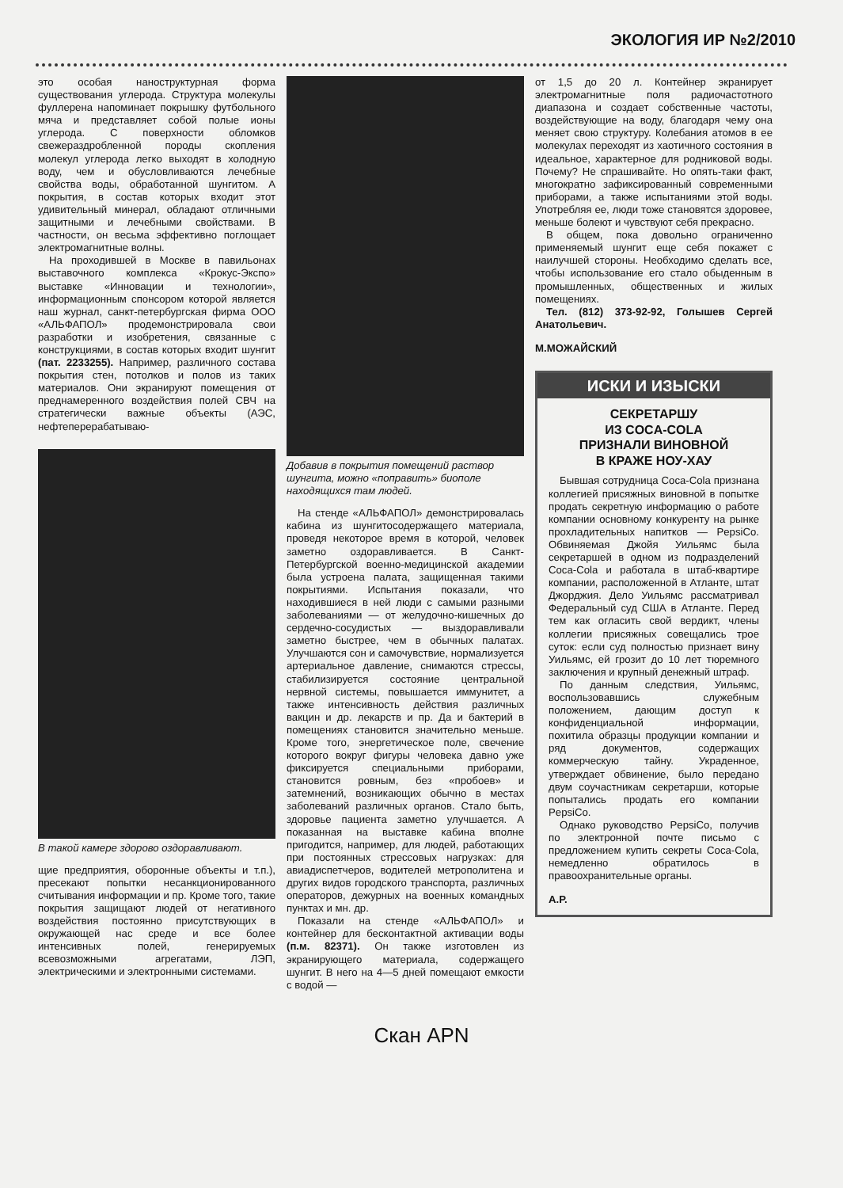ЭКОЛОГИЯ ИР №2/2010
это особая наноструктурная форма существования углерода. Структура молекулы фуллерена напоминает покрышку футбольного мяча и представляет собой полые ионы углерода. С поверхности обломков свежераздробленной породы скопления молекул углерода легко выходят в холодную воду, чем и обусловливаются лечебные свойства воды, обработанной шунгитом. А покрытия, в состав которых входит этот удивительный минерал, обладают отличными защитными и лечебными свойствами. В частности, он весьма эффективно поглощает электромагнитные волны.
На проходившей в Москве в павильонах выставочного комплекса «Крокус-Экспо» выставке «Инновации и технологии», информационным спонсором которой является наш журнал, санкт-петербургская фирма ООО «АЛЬФАПОЛ» продемонстрировала свои разработки и изобретения, связанные с конструкциями, в состав которых входит шунгит (пат. 2233255). Например, различного состава покрытия стен, потолков и полов из таких материалов. Они экранируют помещения от преднамеренного воздействия полей СВЧ на стратегически важные объекты (АЭС, нефтеперерабатываю-
В такой камере здорово оздоравливают.
щие предприятия, оборонные объекты и т.п.), пресекают попытки несанкционированного считывания информации и пр. Кроме того, такие покрытия защищают людей от негативного воздействия постоянно присутствующих в окружающей нас среде и все более интенсивных полей, генерируемых всевозможными агрегатами, ЛЭП, электрическими и электронными системами.
Добавив в покрытия помещений раствор шунгита, можно «поправить» биополе находящихся там людей.
На стенде «АЛЬФАПОЛ» демонстрировалась кабина из шунгитосодержащего материала, проведя некоторое время в которой, человек заметно оздоравливается. В Санкт-Петербургской военно-медицинской академии была устроена палата, защищенная такими покрытиями. Испытания показали, что находившиеся в ней люди с самыми разными заболеваниями — от желудочно-кишечных до сердечно-сосудистых — выздоравливали заметно быстрее, чем в обычных палатах. Улучшаются сон и самочувствие, нормализуется артериальное давление, снимаются стрессы, стабилизируется состояние центральной нервной системы, повышается иммунитет, а также интенсивность действия различных вакцин и др. лекарств и пр. Да и бактерий в помещениях становится значительно меньше. Кроме того, энергетическое поле, свечение которого вокруг фигуры человека давно уже фиксируется специальными приборами, становится ровным, без «пробоев» и затемнений, возникающих обычно в местах заболеваний различных органов. Стало быть, здоровье пациента заметно улучшается. А показанная на выставке кабина вполне пригодится, например, для людей, работающих при постоянных стрессовых нагрузках: для авиадиспетчеров, водителей метрополитена и других видов городского транспорта, различных операторов, дежурных на военных командных пунктах и мн. др.
Показали на стенде «АЛЬФАПОЛ» и контейнер для бесконтактной активации воды (п.м. 82371). Он также изготовлен из экранирующего материала, содержащего шунгит. В него на 4—5 дней помещают емкости с водой —
от 1,5 до 20 л. Контейнер экранирует электромагнитные поля радиочастотного диапазона и создает собственные частоты, воздействующие на воду, благодаря чему она меняет свою структуру. Колебания атомов в ее молекулах переходят из хаотичного состояния в идеальное, характерное для родниковой воды. Почему? Не спрашивайте. Но опять-таки факт, многократно зафиксированный современными приборами, а также испытаниями этой воды. Употребляя ее, люди тоже становятся здоровее, меньше болеют и чувствуют себя прекрасно.
В общем, пока довольно ограниченно применяемый шунгит еще себя покажет с наилучшей стороны. Необходимо сделать все, чтобы использование его стало обыденным в промышленных, общественных и жилых помещениях.
Тел. (812) 373-92-92, Голышев Сергей Анатольевич.
М.МОЖАЙСКИЙ
ИСКИ И ИЗЫСКИ
СЕКРЕТАРШУ
ИЗ COCA-COLA
ПРИЗНАЛИ ВИНОВНОЙ
В КРАЖЕ НОУ-ХАУ
Бывшая сотрудница Coca-Cola признана коллегией присяжных виновной в попытке продать секретную информацию о работе компании основному конкуренту на рынке прохладительных напитков — PepsiCo. Обвиняемая Джойя Уильямс была секретаршей в одном из подразделений Coca-Cola и работала в штаб-квартире компании, расположенной в Атланте, штат Джорджия. Дело Уильямс рассматривал Федеральный суд США в Атланте. Перед тем как огласить свой вердикт, члены коллегии присяжных совещались трое суток: если суд полностью признает вину Уильямс, ей грозит до 10 лет тюремного заключения и крупный денежный штраф.
По данным следствия, Уильямс, воспользовавшись служебным положением, дающим доступ к конфиденциальной информации, похитила образцы продукции компании и ряд документов, содержащих коммерческую тайну. Украденное, утверждает обвинение, было передано двум соучастникам секретарши, которые попытались продать его компании PepsiCo.
Однако руководство PepsiCo, получив по электронной почте письмо с предложением купить секреты Coca-Cola, немедленно обратилось в правоохранительные органы.
А.Р.
Скан APN